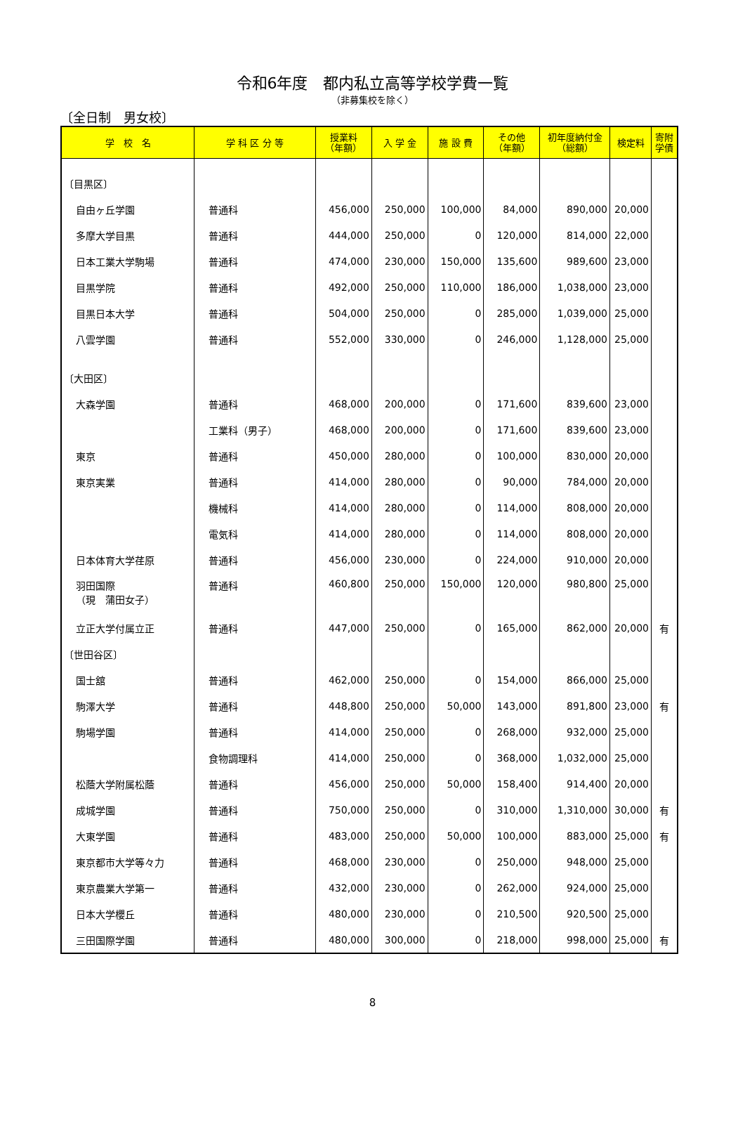令和6年度　都内私立高等学校学費一覧
（非募集校を除く）
〔全日制　男女校〕
| 学 校 名 | 学 科 区 分 等 | 授業料 （年額） | 入 学 金 | 施 設 費 | その他 （年額） | 初年度納付金 （総額） | 検定料 | 寄附 学債 |
| --- | --- | --- | --- | --- | --- | --- | --- | --- |
| 〔目黒区〕 | | | | | | | | |
| 自由ヶ丘学園 | 普通科 | 456,000 | 250,000 | 100,000 | 84,000 | 890,000 | 20,000 | |
| 多摩大学目黒 | 普通科 | 444,000 | 250,000 | 0 | 120,000 | 814,000 | 22,000 | |
| 日本工業大学駒場 | 普通科 | 474,000 | 230,000 | 150,000 | 135,600 | 989,600 | 23,000 | |
| 目黒学院 | 普通科 | 492,000 | 250,000 | 110,000 | 186,000 | 1,038,000 | 23,000 | |
| 目黒日本大学 | 普通科 | 504,000 | 250,000 | 0 | 285,000 | 1,039,000 | 25,000 | |
| 八雲学園 | 普通科 | 552,000 | 330,000 | 0 | 246,000 | 1,128,000 | 25,000 | |
| 〔大田区〕 | | | | | | | | |
| 大森学園 | 普通科 | 468,000 | 200,000 | 0 | 171,600 | 839,600 | 23,000 | |
| | 工業科（男子） | 468,000 | 200,000 | 0 | 171,600 | 839,600 | 23,000 | |
| 東京 | 普通科 | 450,000 | 280,000 | 0 | 100,000 | 830,000 | 20,000 | |
| 東京実業 | 普通科 | 414,000 | 280,000 | 0 | 90,000 | 784,000 | 20,000 | |
| | 機械科 | 414,000 | 280,000 | 0 | 114,000 | 808,000 | 20,000 | |
| | 電気科 | 414,000 | 280,000 | 0 | 114,000 | 808,000 | 20,000 | |
| 日本体育大学荏原 | 普通科 | 456,000 | 230,000 | 0 | 224,000 | 910,000 | 20,000 | |
| 羽田国際 （現 蒲田女子） | 普通科 | 460,800 | 250,000 | 150,000 | 120,000 | 980,800 | 25,000 | |
| 立正大学付属立正 | 普通科 | 447,000 | 250,000 | 0 | 165,000 | 862,000 | 20,000 | 有 |
| 〔世田谷区〕 | | | | | | | | |
| 国士舘 | 普通科 | 462,000 | 250,000 | 0 | 154,000 | 866,000 | 25,000 | |
| 駒澤大学 | 普通科 | 448,800 | 250,000 | 50,000 | 143,000 | 891,800 | 23,000 | 有 |
| 駒場学園 | 普通科 | 414,000 | 250,000 | 0 | 268,000 | 932,000 | 25,000 | |
| | 食物調理科 | 414,000 | 250,000 | 0 | 368,000 | 1,032,000 | 25,000 | |
| 松蔭大学附属松蔭 | 普通科 | 456,000 | 250,000 | 50,000 | 158,400 | 914,400 | 20,000 | |
| 成城学園 | 普通科 | 750,000 | 250,000 | 0 | 310,000 | 1,310,000 | 30,000 | 有 |
| 大東学園 | 普通科 | 483,000 | 250,000 | 50,000 | 100,000 | 883,000 | 25,000 | 有 |
| 東京都市大学等々力 | 普通科 | 468,000 | 230,000 | 0 | 250,000 | 948,000 | 25,000 | |
| 東京農業大学第一 | 普通科 | 432,000 | 230,000 | 0 | 262,000 | 924,000 | 25,000 | |
| 日本大学櫻丘 | 普通科 | 480,000 | 230,000 | 0 | 210,500 | 920,500 | 25,000 | |
| 三田国際学園 | 普通科 | 480,000 | 300,000 | 0 | 218,000 | 998,000 | 25,000 | 有 |
8